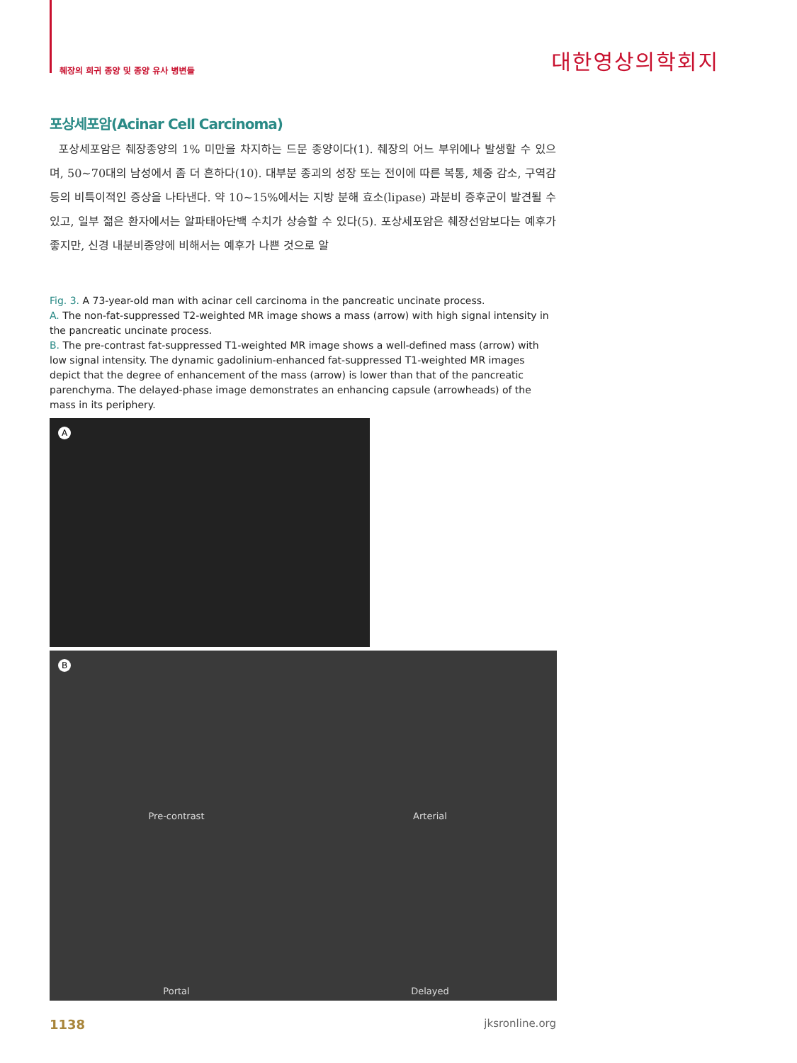췌장의 희귀 종양 및 종양 유사 병변들
대한영상의학회지
포상세포암(Acinar Cell Carcinoma)
포상세포암은 췌장종양의 1% 미만을 차지하는 드문 종양이다(1). 췌장의 어느 부위에나 발생할 수 있으며, 50~70대의 남성에서 좀 더 흔하다(10). 대부분 종괴의 성장 또는 전이에 따른 복통, 체중 감소, 구역감 등의 비특이적인 증상을 나타낸다. 약 10~15%에서는 지방 분해 효소(lipase) 과분비 증후군이 발견될 수 있고, 일부 젊은 환자에서는 알파태아단백 수치가 상승할 수 있다(5). 포상세포암은 췌장선암보다는 예후가 좋지만, 신경 내분비종양에 비해서는 예후가 나쁜 것으로 알
Fig. 3. A 73-year-old man with acinar cell carcinoma in the pancreatic uncinate process.
A. The non-fat-suppressed T2-weighted MR image shows a mass (arrow) with high signal intensity in the pancreatic uncinate process.
B. The pre-contrast fat-suppressed T1-weighted MR image shows a well-defined mass (arrow) with low signal intensity. The dynamic gadolinium-enhanced fat-suppressed T1-weighted MR images depict that the degree of enhancement of the mass (arrow) is lower than that of the pancreatic parenchyma. The delayed-phase image demonstrates an enhancing capsule (arrowheads) of the mass in its periphery.
A
B
Pre-contrast
Arterial
Portal
Delayed
1138 jksronline.org